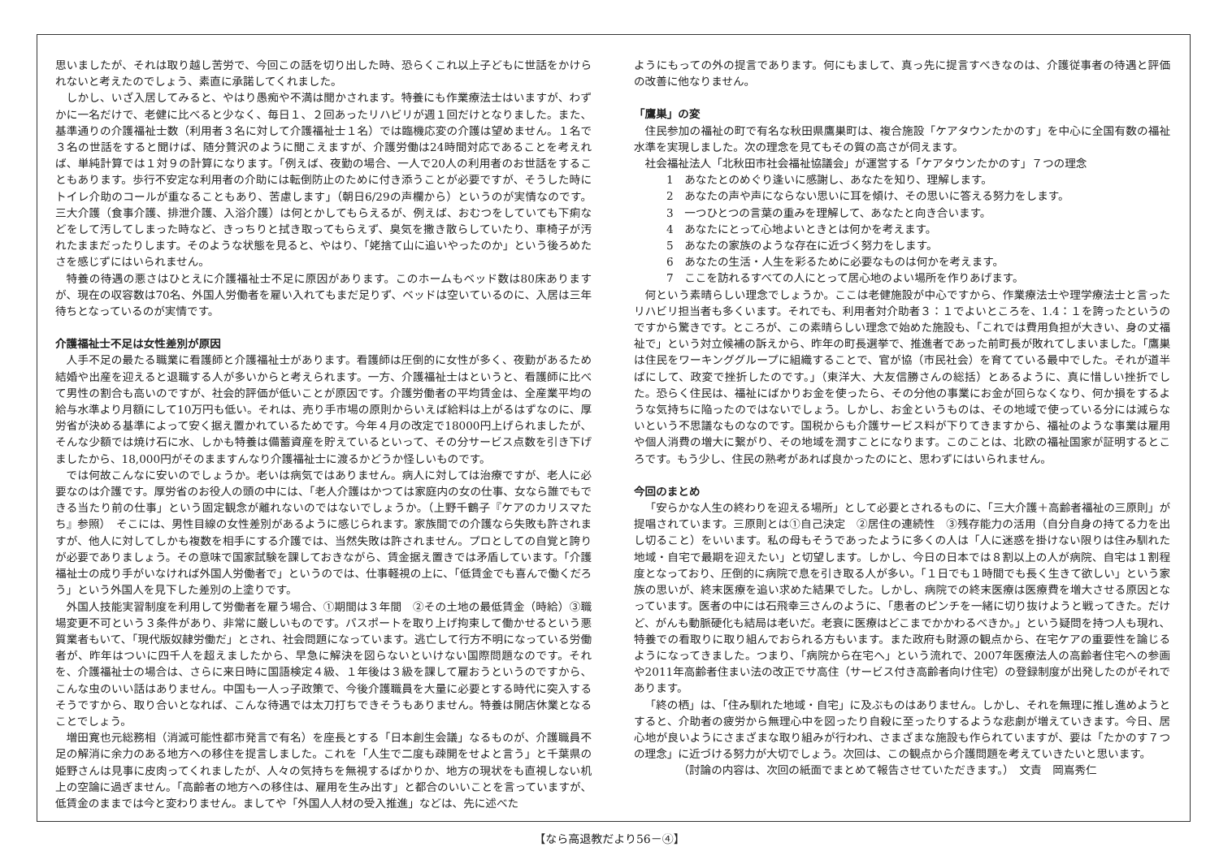思いましたが、それは取り越し苦労で、今回この話を切り出した時、恐らくこれ以上子どもに世話をかけられないと考えたのでしょう、素直に承諾してくれました。
しかし、いざ入居してみると、やはり愚痴や不満は聞かされます。特養にも作業療法士はいますが、わずかに一名だけで、老健に比べると少なく、毎日１、２回あったリハビリが週１回だけとなりました。また、基準通りの介護福祉士数（利用者３名に対して介護福祉士１名）では臨機応変の介護は望めません。１名で３名の世話をすると聞けば、随分贅沢のように聞こえますが、介護労働は24時間対応であることを考えれば、単純計算では１対９の計算になります。「例えば、夜勤の場合、一人で20人の利用者のお世話をすることもあります。歩行不安定な利用者の介助には転倒防止のために付き添うことが必要ですが、そうした時にトイレ介助のコールが重なることもあり、苦慮します」（朝日6/29の声欄から）というのが実情なのです。三大介護（食事介護、排泄介護、入浴介護）は何とかしてもらえるが、例えば、おむつをしていても下痢などをして汚してしまった時など、きっちりと拭き取ってもらえず、臭気を撒き散らしていたり、車椅子が汚れたままだったりします。そのような状態を見ると、やはり、「姥捨て山に追いやったのか」という後ろめたさを感じずにはいられません。
特養の待遇の悪さはひとえに介護福祉士不足に原因があります。このホームもベッド数は80床ありますが、現在の収容数は70名、外国人労働者を雇い入れてもまだ足りず、ベッドは空いているのに、入居は三年待ちとなっているのが実情です。
介護福祉士不足は女性差別が原因
人手不足の最たる職業に看護師と介護福祉士があります。看護師は圧倒的に女性が多く、夜勤があるため結婚や出産を迎えると退職する人が多いからと考えられます。一方、介護福祉士はというと、看護師に比べて男性の割合も高いのですが、社会的評価が低いことが原因です。介護労働者の平均賃金は、全産業平均の給与水準より月額にして10万円も低い。それは、売り手市場の原則からいえば給料は上がるはずなのに、厚労省が決める基準によって安く据え置かれているためです。今年４月の改定で18000円上げられましたが、そんな少額では焼け石に水、しかも特養は備蓄資産を貯えているといって、その分サービス点数を引き下げましたから、18,000円がそのまますんなり介護福祉士に渡るかどうか怪しいものです。
では何故こんなに安いのでしょうか。老いは病気ではありません。病人に対しては治療ですが、老人に必要なのは介護です。厚労省のお役人の頭の中には、「老人介護はかつては家庭内の女の仕事、女なら誰でもできる当たり前の仕事」という固定観念が離れないのではないでしょうか。（上野千鶴子『ケアのカリスマたち』参照）　そこには、男性目線の女性差別があるように感じられます。家族間での介護なら失敗も許されますが、他人に対してしかも複数を相手にする介護では、当然失敗は許されません。プロとしての自覚と誇りが必要でありましょう。その意味で国家試験を課しておきながら、賃金据え置きでは矛盾しています。「介護福祉士の成り手がいなければ外国人労働者で」というのでは、仕事軽視の上に、「低賃金でも喜んで働くだろう」という外国人を見下した差別の上塗りです。
外国人技能実習制度を利用して労働者を雇う場合、①期間は３年間　②その土地の最低賃金（時給）③職場変更不可という３条件があり、非常に厳しいものです。パスポートを取り上げ拘束して働かせるという悪質業者もいて、「現代版奴隷労働だ」とされ、社会問題になっています。逃亡して行方不明になっている労働者が、昨年はついに四千人を超えましたから、早急に解決を図らないといけない国際問題なのです。それを、介護福祉士の場合は、さらに来日時に国語検定４級、１年後は３級を課して雇おうというのですから、こんな虫のいい話はありません。中国も一人っ子政策で、今後介護職員を大量に必要とする時代に突入するそうですから、取り合いとなれば、こんな待遇では太刀打ちできそうもありません。特養は開店休業となることでしょう。
増田寛也元総務相（消滅可能性都市発言で有名）を座長とする「日本創生会議」なるものが、介護職員不足の解消に余力のある地方への移住を提言しました。これを「人生で二度も疎開をせよと言う」と千葉県の姫野さんは見事に皮肉ってくれましたが、人々の気持ちを無視するばかりか、地方の現状をも直視しない机上の空論に過ぎません。「高齢者の地方への移住は、雇用を生み出す」と都合のいいことを言っていますが、低賃金のままでは今と変わりません。ましてや「外国人人材の受入推進」などは、先に述べた
ようにもっての外の提言であります。何にもまして、真っ先に提言すべきなのは、介護従事者の待遇と評価の改善に他なりません。
「鷹巣」の変
住民参加の福祉の町で有名な秋田県鷹巣町は、複合施設「ケアタウンたかのす」を中心に全国有数の福祉水準を実現しました。次の理念を見てもその質の高さが伺えます。
社会福祉法人「北秋田市社会福祉協議会」が運営する「ケアタウンたかのす」７つの理念
1　あなたとのめぐり逢いに感謝し、あなたを知り、理解します。
2　あなたの声や声にならない思いに耳を傾け、その思いに答える努力をします。
3　一つひとつの言葉の重みを理解して、あなたと向き合います。
4　あなたにとって心地よいときとは何かを考えます。
5　あなたの家族のような存在に近づく努力をします。
6　あなたの生活・人生を彩るために必要なものは何かを考えます。
7　ここを訪れるすべての人にとって居心地のよい場所を作りあげます。
何という素晴らしい理念でしょうか。ここは老健施設が中心ですから、作業療法士や理学療法士と言ったリハビリ担当者も多くいます。それでも、利用者対介助者３：１でよいところを、1.4：１を誇ったというのですから驚きです。ところが、この素晴らしい理念で始めた施設も、「これでは費用負担が大きい、身の丈福祉で」という対立候補の訴えから、昨年の町長選挙で、推進者であった前町長が敗れてしまいました。「鷹巣は住民をワーキンググループに組織することで、官が協（市民社会）を育てている最中でした。それが道半ばにして、政変で挫折したのです。」（東洋大、大友信勝さんの総括）とあるように、真に惜しい挫折でした。恐らく住民は、福祉にばかりお金を使ったら、その分他の事業にお金が回らなくなり、何か損をするような気持ちに陥ったのではないでしょう。しかし、お金というものは、その地域で使っている分には減らないという不思議なものなのです。国税からも介護サービス料が下りてきますから、福祉のような事業は雇用や個人消費の増大に繋がり、その地域を潤すことになります。このことは、北欧の福祉国家が証明するところです。もう少し、住民の熟考があれば良かったのにと、思わずにはいられません。
今回のまとめ
「安らかな人生の終わりを迎える場所」として必要とされるものに、「三大介護＋高齢者福祉の三原則」が提唱されています。三原則とは①自己決定　②居住の連続性　③残存能力の活用（自分自身の持てる力を出し切ること）をいいます。私の母もそうであったように多くの人は「人に迷惑を掛けない限りは住み馴れた地域・自宅で最期を迎えたい」と切望します。しかし、今日の日本では８割以上の人が病院、自宅は１割程度となっており、圧倒的に病院で息を引き取る人が多い。「１日でも１時間でも長く生きて欲しい」という家族の思いが、終末医療を追い求めた結果でした。しかし、病院での終末医療は医療費を増大させる原因となっています。医者の中には石飛幸三さんのように、「患者のピンチを一緒に切り抜けようと戦ってきた。だけど、がんも動脈硬化も結局は老いだ。老衰に医療はどこまでかかわるべきか。」という疑問を持つ人も現れ、特養での看取りに取り組んでおられる方もいます。また政府も財源の観点から、在宅ケアの重要性を論じるようになってきました。つまり、「病院から在宅へ」という流れで、2007年医療法人の高齢者住宅への参画や2011年高齢者住まい法の改正でサ高住（サービス付き高齢者向け住宅）の登録制度が出発したのがそれであります。
「終の栖」は、「住み馴れた地域・自宅」に及ぶものはありません。しかし、それを無理に推し進めようとすると、介助者の疲労から無理心中を図ったり自殺に至ったりするような悲劇が増えていきます。今日、居心地が良いようにさまざまな取り組みが行われ、さまざまな施設も作られていますが、要は「たかのす７つの理念」に近づける努力が大切でしょう。次回は、この観点から介護問題を考えていきたいと思います。
（討論の内容は、次回の紙面でまとめて報告させていただきます。）　文責　岡嶌秀仁
【なら高退教だより56－④】